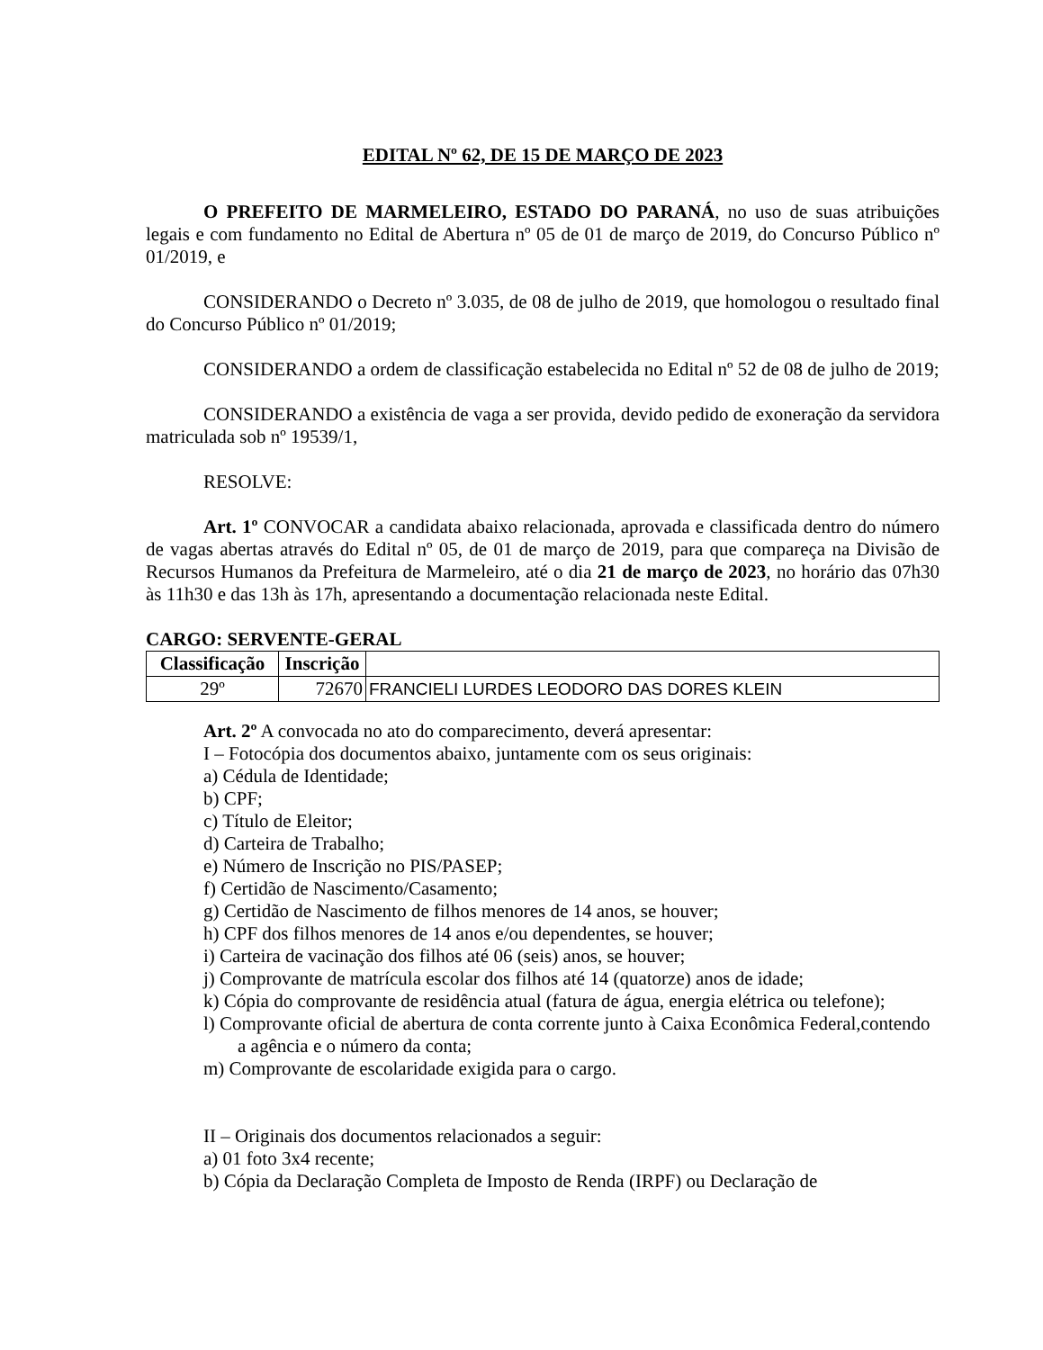EDITAL Nº 62, DE 15 DE MARÇO DE 2023
O PREFEITO DE MARMELEIRO, ESTADO DO PARANÁ, no uso de suas atribuições legais e com fundamento no Edital de Abertura nº 05 de 01 de março de 2019, do Concurso Público nº 01/2019, e
CONSIDERANDO o Decreto nº 3.035, de 08 de julho de 2019, que homologou o resultado final do Concurso Público nº 01/2019;
CONSIDERANDO a ordem de classificação estabelecida no Edital nº 52 de 08 de julho de 2019;
CONSIDERANDO a existência de vaga a ser provida, devido pedido de exoneração da servidora matriculada sob nº 19539/1,
RESOLVE:
Art. 1º CONVOCAR a candidata abaixo relacionada, aprovada e classificada dentro do número de vagas abertas através do Edital nº 05, de 01 de março de 2019, para que compareça na Divisão de Recursos Humanos da Prefeitura de Marmeleiro, até o dia 21 de março de 2023, no horário das 07h30 às 11h30 e das 13h às 17h, apresentando a documentação relacionada neste Edital.
CARGO: SERVENTE-GERAL
| Classificação | Inscrição | |
| --- | --- | --- |
| 29º | 72670 | FRANCIELI LURDES LEODORO DAS DORES KLEIN |
Art. 2º A convocada no ato do comparecimento, deverá apresentar:
I – Fotocópia dos documentos abaixo, juntamente com os seus originais:
a) Cédula de Identidade;
b) CPF;
c) Título de Eleitor;
d) Carteira de Trabalho;
e) Número de Inscrição no PIS/PASEP;
f) Certidão de Nascimento/Casamento;
g) Certidão de Nascimento de filhos menores de 14 anos, se houver;
h) CPF dos filhos menores de 14 anos e/ou dependentes, se houver;
i) Carteira de vacinação dos filhos até 06 (seis) anos, se houver;
j) Comprovante de matrícula escolar dos filhos até 14 (quatorze) anos de idade;
k) Cópia do comprovante de residência atual (fatura de água, energia elétrica ou telefone);
l) Comprovante oficial de abertura de conta corrente junto à Caixa Econômica Federal,contendo a agência e o número da conta;
m) Comprovante de escolaridade exigida para o cargo.
II – Originais dos documentos relacionados a seguir:
a) 01 foto 3x4 recente;
b) Cópia da Declaração Completa de Imposto de Renda (IRPF) ou Declaração de